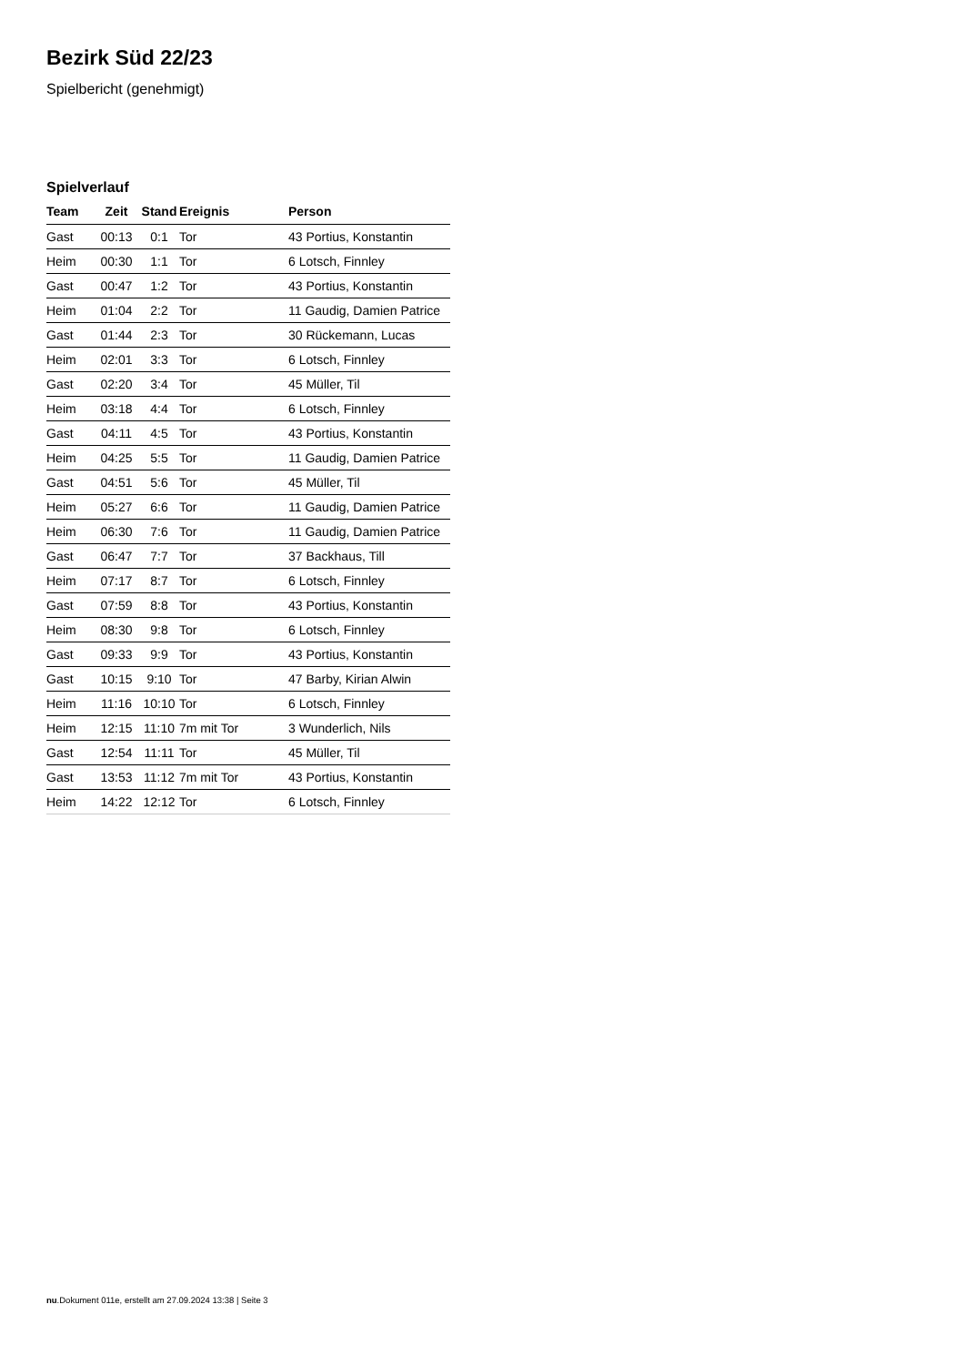Bezirk Süd 22/23
Spielbericht (genehmigt)
Spielverlauf
| Team | Zeit | Stand | Ereignis | Person |
| --- | --- | --- | --- | --- |
| Gast | 00:13 | 0:1 | Tor | 43 Portius, Konstantin |
| Heim | 00:30 | 1:1 | Tor | 6 Lotsch, Finnley |
| Gast | 00:47 | 1:2 | Tor | 43 Portius, Konstantin |
| Heim | 01:04 | 2:2 | Tor | 11 Gaudig, Damien Patrice |
| Gast | 01:44 | 2:3 | Tor | 30 Rückemann, Lucas |
| Heim | 02:01 | 3:3 | Tor | 6 Lotsch, Finnley |
| Gast | 02:20 | 3:4 | Tor | 45 Müller, Til |
| Heim | 03:18 | 4:4 | Tor | 6 Lotsch, Finnley |
| Gast | 04:11 | 4:5 | Tor | 43 Portius, Konstantin |
| Heim | 04:25 | 5:5 | Tor | 11 Gaudig, Damien Patrice |
| Gast | 04:51 | 5:6 | Tor | 45 Müller, Til |
| Heim | 05:27 | 6:6 | Tor | 11 Gaudig, Damien Patrice |
| Heim | 06:30 | 7:6 | Tor | 11 Gaudig, Damien Patrice |
| Gast | 06:47 | 7:7 | Tor | 37 Backhaus, Till |
| Heim | 07:17 | 8:7 | Tor | 6 Lotsch, Finnley |
| Gast | 07:59 | 8:8 | Tor | 43 Portius, Konstantin |
| Heim | 08:30 | 9:8 | Tor | 6 Lotsch, Finnley |
| Gast | 09:33 | 9:9 | Tor | 43 Portius, Konstantin |
| Gast | 10:15 | 9:10 | Tor | 47 Barby, Kirian Alwin |
| Heim | 11:16 | 10:10 | Tor | 6 Lotsch, Finnley |
| Heim | 12:15 | 11:10 | 7m mit Tor | 3 Wunderlich, Nils |
| Gast | 12:54 | 11:11 | Tor | 45 Müller, Til |
| Gast | 13:53 | 11:12 | 7m mit Tor | 43 Portius, Konstantin |
| Heim | 14:22 | 12:12 | Tor | 6 Lotsch, Finnley |
nu.Dokument 011e, erstellt am 27.09.2024 13:38 | Seite 3